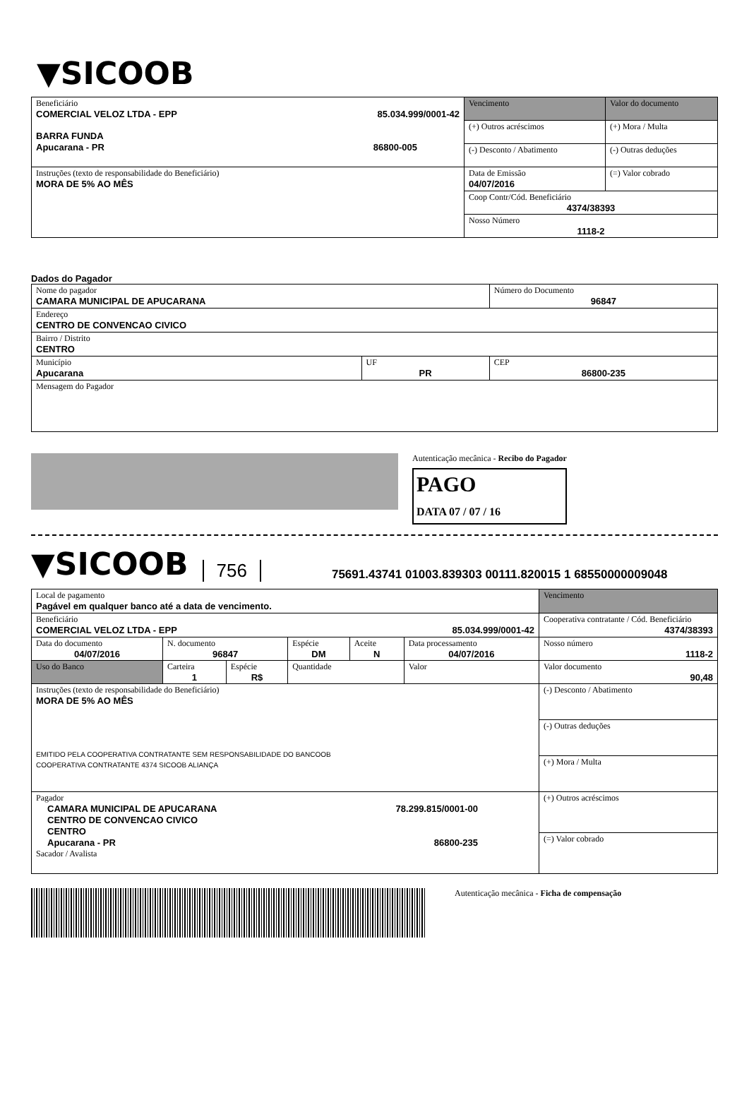▼SICOOB
| Beneficiário COMERCIAL VELOZ LTDA - EPP 85.034.999/0001-42 BARRA FUNDA Apucarana - PR 86800-005 | Vencimento | Valor do documento |
| | (+) Outros acréscimos | (+) Mora / Multa |
| | (-) Desconto / Abatimento | (-) Outras deduções |
| Instruções (texto de responsabilidade do Beneficiário) MORA DE 5% AO MÊS | Data de Emissão 04/07/2016 | (=) Valor cobrado |
| | Coop Contr/Cód. Beneficiário 4374/38393 | |
| | Nosso Número 1118-2 | |
Dados do Pagador
| Nome do pagador CAMARA MUNICIPAL DE APUCARANA | | | Número do Documento 96847 |
| Endereço CENTRO DE CONVENCAO CIVICO | | | |
| Bairro / Distrito CENTRO | | | |
| Município Apucarana | UF PR | CEP 86800-235 | |
| Mensagem do Pagador | | | |
Autenticação mecânica - Recibo do Pagador
PAGO
DATA 07 / 07 / 16
▼SICOOB
756
75691.43741 01003.839303 00111.820015 1 68550000009048
| Local de pagamento Pagável em qualquer banco até a data de vencimento. | | | | | | Vencimento |
| Beneficiário COMERCIAL VELOZ LTDA - EPP 85.034.999/0001-42 | | | | | | Cooperativa contratante / Cód. Beneficiário 4374/38393 |
| Data do documento 04/07/2016 | N. documento 96847 | | Espécie DM | Aceite N | Data processamento 04/07/2016 | Nosso número 1118-2 |
| Uso do Banco | Carteira 1 | Espécie R$ | Quantidade | | Valor | Valor documento 90,48 |
| Instruções (texto de responsabilidade do Beneficiário) MORA DE 5% AO MÊS EMITIDO PELA COOPERATIVA CONTRATANTE SEM RESPONSABILIDADE DO BANCOOB COOPERATIVA CONTRATANTE 4374 SICOOB ALIANÇA | | | | | | (-) Desconto / Abatimento |
| | | | | | | (-) Outras deduções |
| | | | | | | (+) Mora / Multa |
| Pagador CAMARA MUNICIPAL DE APUCARANA 78.299.815/0001-00 CENTRO DE CONVENCAO CIVICO CENTRO Apucarana - PR 86800-235 Sacador / Avalista | | | | | | (+) Outros acréscimos |
| | | | | | | (=) Valor cobrado |
Autenticação mecânica - Ficha de compensação